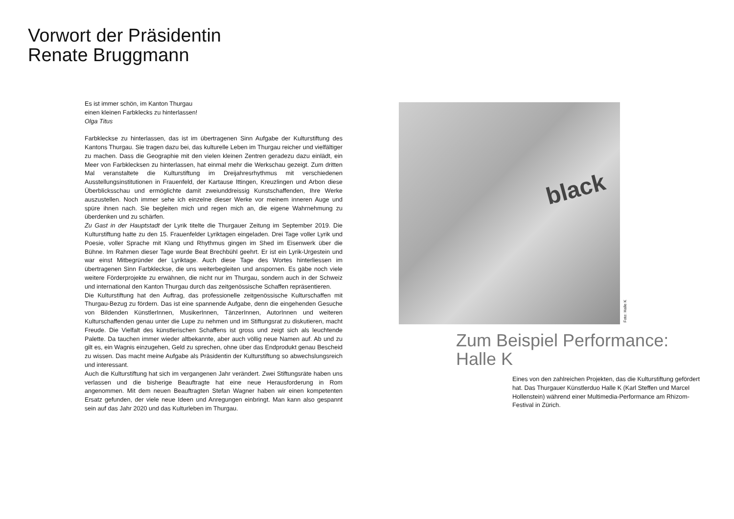Vorwort der Präsidentin
Renate Bruggmann
Es ist immer schön, im Kanton Thurgau
einen kleinen Farbklecks zu hinterlassen!
Olga Titus
Farbkleckse zu hinterlassen, das ist im übertragenen Sinn Aufgabe der Kulturstiftung des Kantons Thurgau. Sie tragen dazu bei, das kulturelle Leben im Thurgau reicher und vielfältiger zu machen. Dass die Geographie mit den vielen kleinen Zentren geradezu dazu einlädt, ein Meer von Farbklecksen zu hinterlassen, hat einmal mehr die Werkschau gezeigt. Zum dritten Mal veranstaltete die Kulturstiftung im Dreijahresrhythmus mit verschiedenen Ausstellungsinstitutionen in Frauenfeld, der Kartause Ittingen, Kreuzlingen und Arbon diese Überblicksschau und ermöglichte damit zweiunddreissig Kunstschaffenden, Ihre Werke auszustellen. Noch immer sehe ich einzelne dieser Werke vor meinem inneren Auge und spüre ihnen nach. Sie begleiten mich und regen mich an, die eigene Wahrnehmung zu überdenken und zu schärfen.
Zu Gast in der Hauptstadt der Lyrik titelte die Thurgauer Zeitung im September 2019. Die Kulturstiftung hatte zu den 15. Frauenfelder Lyriktagen eingeladen. Drei Tage voller Lyrik und Poesie, voller Sprache mit Klang und Rhythmus gingen im Shed im Eisenwerk über die Bühne. Im Rahmen dieser Tage wurde Beat Brechbühl geehrt. Er ist ein Lyrik-Urgestein und war einst Mitbegründer der Lyriktage. Auch diese Tage des Wortes hinterliessen im übertragenen Sinn Farbkleckse, die uns weiterbegleiten und anspornen. Es gäbe noch viele weitere Förderprojekte zu erwähnen, die nicht nur im Thurgau, sondern auch in der Schweiz und international den Kanton Thurgau durch das zeitgenössische Schaffen repräsentieren.
Die Kulturstiftung hat den Auftrag, das professionelle zeitgenössische Kulturschaffen mit Thurgau-Bezug zu fördern. Das ist eine spannende Aufgabe, denn die eingehenden Gesuche von Bildenden KünstlerInnen, MusikerInnen, TänzerInnen, AutorInnen und weiteren Kulturschaffenden genau unter die Lupe zu nehmen und im Stiftungsrat zu diskutieren, macht Freude. Die Vielfalt des künstlerischen Schaffens ist gross und zeigt sich als leuchtende Palette. Da tauchen immer wieder altbekannte, aber auch völlig neue Namen auf. Ab und zu gilt es, ein Wagnis einzugehen, Geld zu sprechen, ohne über das Endprodukt genau Bescheid zu wissen. Das macht meine Aufgabe als Präsidentin der Kulturstiftung so abwechslungsreich und interessant.
Auch die Kulturstiftung hat sich im vergangenen Jahr verändert. Zwei Stiftungsräte haben uns verlassen und die bisherige Beauftragte hat eine neue Herausforderung in Rom angenommen. Mit dem neuen Beauftragten Stefan Wagner haben wir einen kompetenten Ersatz gefunden, der viele neue Ideen und Anregungen einbringt. Man kann also gespannt sein auf das Jahr 2020 und das Kulturleben im Thurgau.
black
Foto: Halle K
Zum Beispiel Performance:
Halle K
Eines von den zahlreichen Projekten, das die Kulturstiftung gefördert hat. Das Thurgauer Künstlerduo Halle K (Karl Steffen und Marcel Hollenstein) während einer Multimedia-Performance am Rhizom-Festival in Zürich.